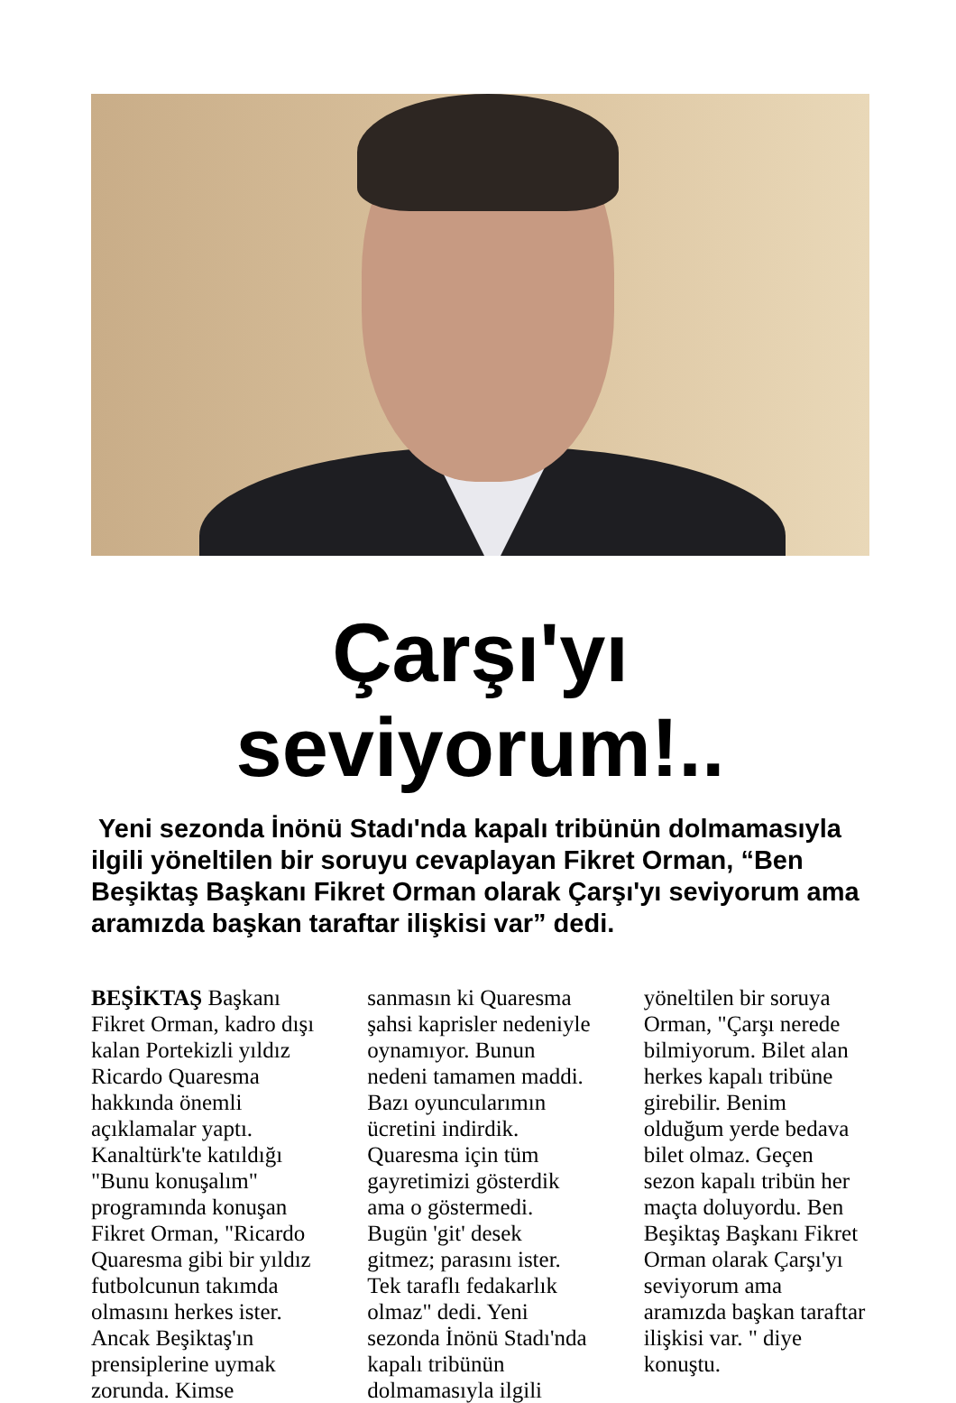Çarşı'yı seviyorum!..
Yeni sezonda İnönü Stadı'nda kapalı tribünün dolmamasıyla ilgili yöneltilen bir soruyu cevaplayan Fikret Orman, “Ben Beşiktaş Başkanı Fikret Orman olarak Çarşı'yı seviyorum ama aramızda başkan taraftar ilişkisi var” dedi.
BEŞİKTAŞ Başkanı Fikret Orman, kadro dışı kalan Portekizli yıldız Ricardo Quaresma hakkında önemli açıklamalar yaptı. Kanaltürk'te katıldığı "Bunu konuşalım" programında konuşan Fikret Orman, "Ricardo Quaresma gibi bir yıldız futbolcunun takımda olmasını herkes ister. Ancak Beşiktaş'ın prensiplerine uymak zorunda. Kimse sanmasın ki Quaresma şahsi kaprisler nedeniyle oynamıyor. Bunun nedeni tamamen maddi. Bazı oyuncularımın ücretini indirdik. Quaresma için tüm gayretimizi gösterdik ama o göstermedi. Bugün 'git' desek gitmez; parasını ister. Tek taraflı fedakarlık olmaz" dedi. Yeni sezonda İnönü Stadı'nda kapalı tribünün dolmamasıyla ilgili yöneltilen bir soruya Orman, "Çarşı nerede bilmiyorum. Bilet alan herkes kapalı tribüne girebilir. Benim olduğum yerde bedava bilet olmaz. Geçen sezon kapalı tribün her maçta doluyordu. Ben Beşiktaş Başkanı Fikret Orman olarak Çarşı'yı seviyorum ama aramızda başkan taraftar ilişkisi var. " diye konuştu.